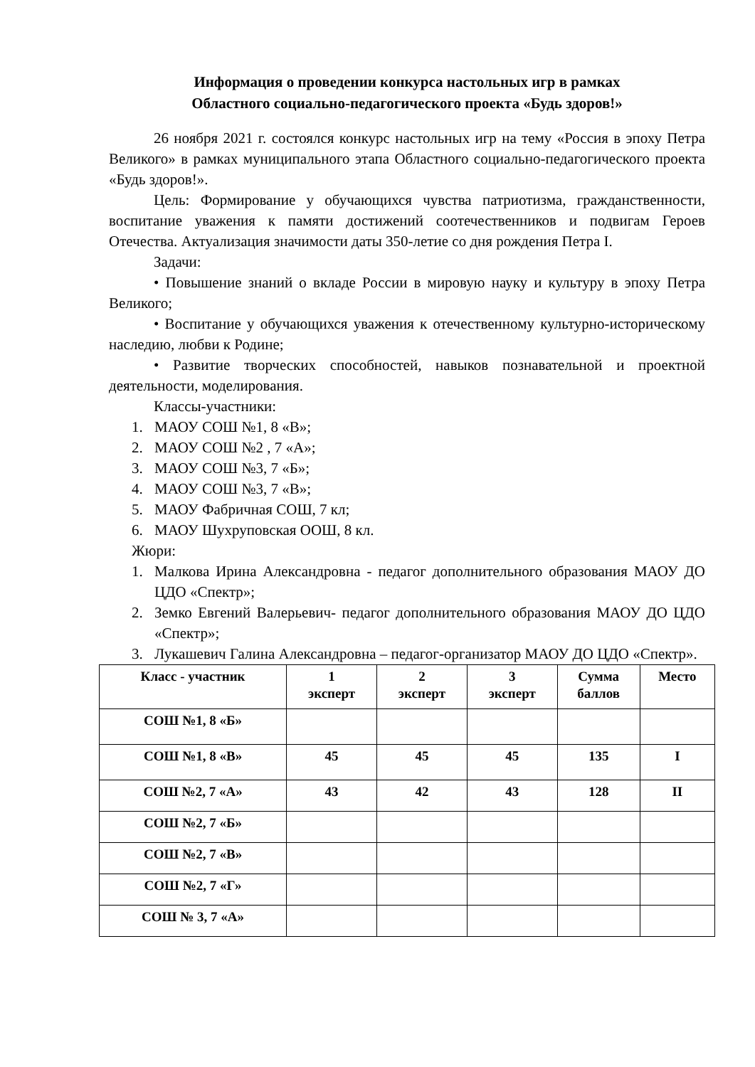Информация о проведении конкурса настольных игр в рамках
Областного социально-педагогического проекта «Будь здоров!»
26 ноября 2021 г. состоялся конкурс настольных игр на тему «Россия в эпоху Петра Великого» в рамках муниципального этапа Областного социально-педагогического проекта «Будь здоров!».
Цель: Формирование у обучающихся чувства патриотизма, гражданственности, воспитание уважения к памяти достижений соотечественников и подвигам Героев Отечества. Актуализация значимости даты 350-летие со дня рождения Петра I.
Задачи:
• Повышение знаний о вкладе России в мировую науку и культуру в эпоху Петра Великого;
• Воспитание у обучающихся уважения к отечественному культурно-историческому наследию, любви к Родине;
• Развитие творческих способностей, навыков познавательной и проектной деятельности, моделирования.
Классы-участники:
1. МАОУ СОШ №1, 8 «В»;
2. МАОУ СОШ №2 , 7 «А»;
3. МАОУ СОШ №3, 7 «Б»;
4. МАОУ СОШ №3, 7 «В»;
5. МАОУ Фабричная СОШ, 7 кл;
6. МАОУ Шухруповская ООШ, 8 кл.
Жюри:
1. Малкова Ирина Александровна - педагог дополнительного образования МАОУ ДО ЦДО «Спектр»;
2. Земко Евгений Валерьевич- педагог дополнительного образования МАОУ ДО ЦДО «Спектр»;
3. Лукашевич Галина Александровна – педагог-организатор МАОУ ДО ЦДО «Спектр».
| Класс - участник | 1 эксперт | 2 эксперт | 3 эксперт | Сумма баллов | Место |
| --- | --- | --- | --- | --- | --- |
| СОШ №1, 8 «Б» | | | | | |
| СОШ №1, 8 «В» | 45 | 45 | 45 | 135 | I |
| СОШ №2, 7 «А» | 43 | 42 | 43 | 128 | II |
| СОШ №2, 7 «Б» | | | | | |
| СОШ №2, 7 «В» | | | | | |
| СОШ №2, 7 «Г» | | | | | |
| СОШ № 3, 7 «А» | | | | | |